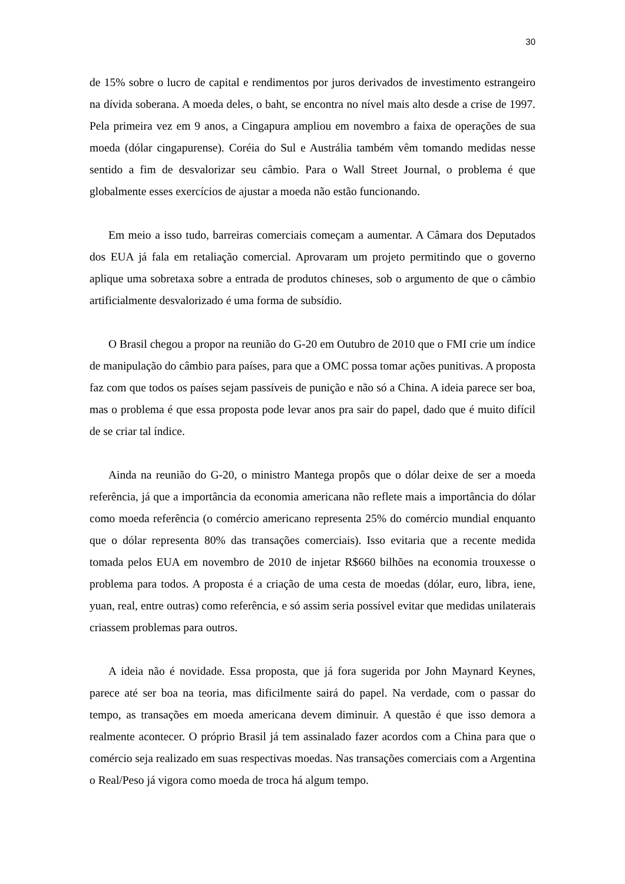30
de 15% sobre o lucro de capital e rendimentos por juros derivados de investimento estrangeiro na dívida soberana. A moeda deles, o baht, se encontra no nível mais alto desde a crise de 1997. Pela primeira vez em 9 anos, a Cingapura ampliou em novembro a faixa de operações de sua moeda (dólar cingapurense). Coréia do Sul e Austrália também vêm tomando medidas nesse sentido a fim de desvalorizar seu câmbio. Para o Wall Street Journal, o problema é que globalmente esses exercícios de ajustar a moeda não estão funcionando.
Em meio a isso tudo, barreiras comerciais começam a aumentar. A Câmara dos Deputados dos EUA já fala em retaliação comercial. Aprovaram um projeto permitindo que o governo aplique uma sobretaxa sobre a entrada de produtos chineses, sob o argumento de que o câmbio artificialmente desvalorizado é uma forma de subsídio.
O Brasil chegou a propor na reunião do G-20 em Outubro de 2010 que o FMI crie um índice de manipulação do câmbio para países, para que a OMC possa tomar ações punitivas. A proposta faz com que todos os países sejam passíveis de punição e não só a China. A ideia parece ser boa, mas o problema é que essa proposta pode levar anos pra sair do papel, dado que é muito difícil de se criar tal índice.
Ainda na reunião do G-20, o ministro Mantega propôs que o dólar deixe de ser a moeda referência, já que a importância da economia americana não reflete mais a importância do dólar como moeda referência (o comércio americano representa 25% do comércio mundial enquanto que o dólar representa 80% das transações comerciais). Isso evitaria que a recente medida tomada pelos EUA em novembro de 2010 de injetar R$660 bilhões na economia trouxesse o problema para todos. A proposta é a criação de uma cesta de moedas (dólar, euro, libra, iene, yuan, real, entre outras) como referência, e só assim seria possível evitar que medidas unilaterais criassem problemas para outros.
A ideia não é novidade. Essa proposta, que já fora sugerida por John Maynard Keynes, parece até ser boa na teoria, mas dificilmente sairá do papel. Na verdade, com o passar do tempo, as transações em moeda americana devem diminuir. A questão é que isso demora a realmente acontecer. O próprio Brasil já tem assinalado fazer acordos com a China para que o comércio seja realizado em suas respectivas moedas. Nas transações comerciais com a Argentina o Real/Peso já vigora como moeda de troca há algum tempo.